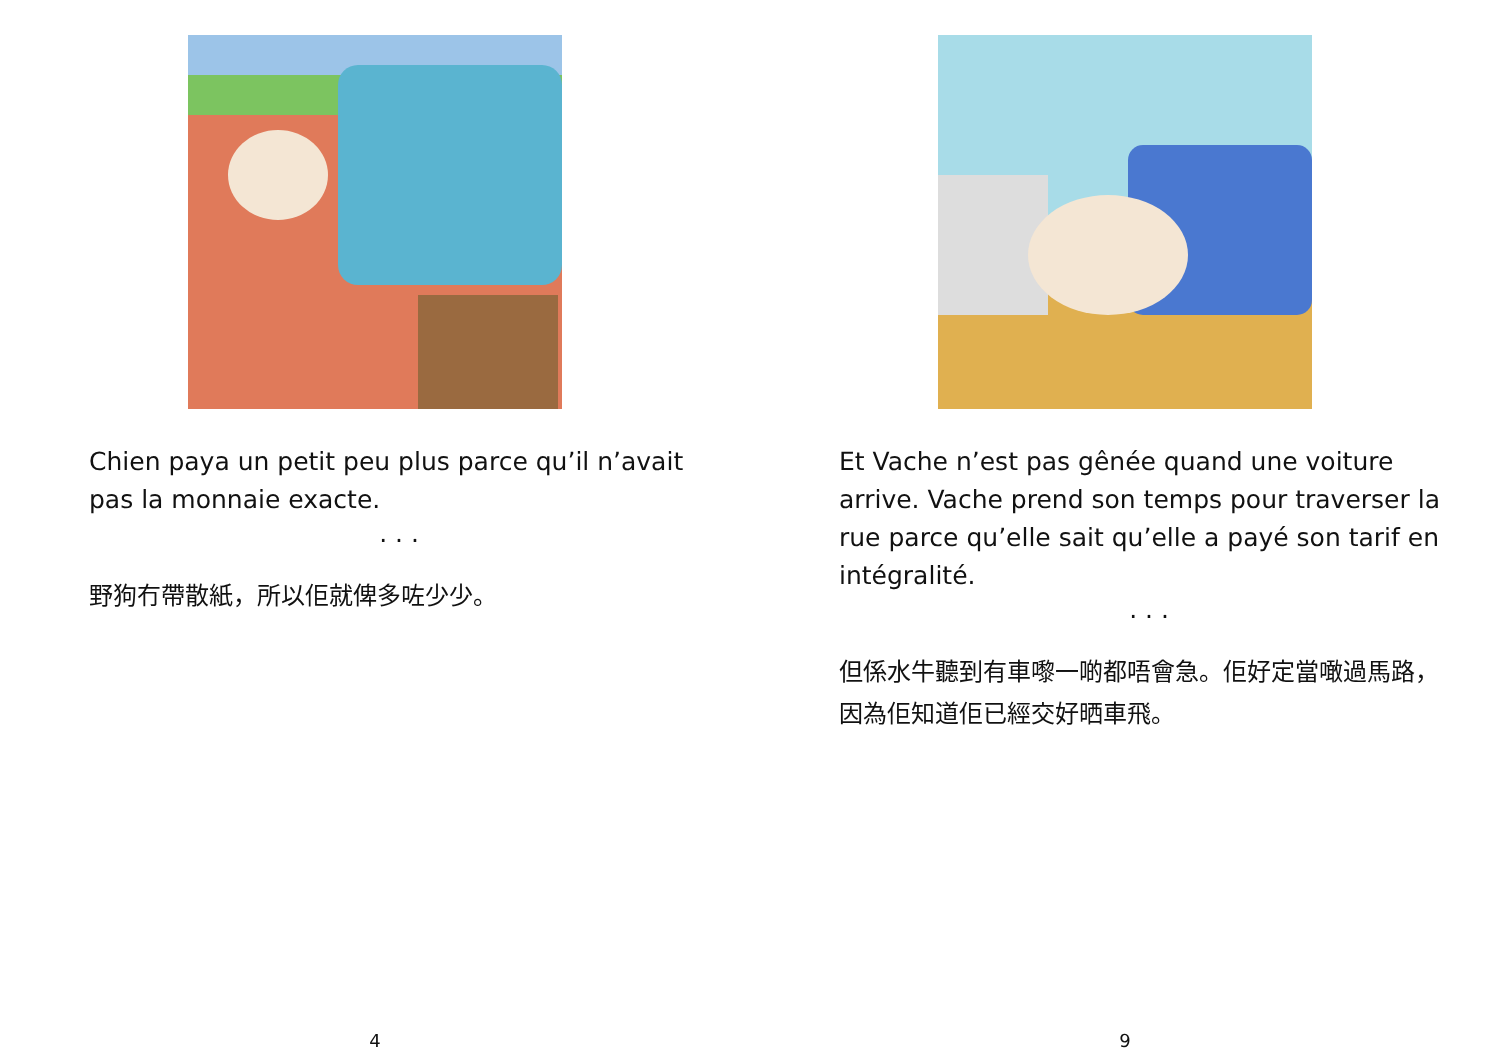Chien paya un petit peu plus parce qu’il n’avait pas la monnaie exacte.
. . .
野狗冇帶散紙，所以佢就俾多咗少少。
4
Et Vache n’est pas gênée quand une voiture arrive. Vache prend son temps pour traverser la rue parce qu’elle sait qu’elle a payé son tarif en intégralité.
. . .
但係水牛聽到有車嚟一啲都唔會急。佢好定當噉過馬路，因為佢知道佢已經交好晒車飛。
9